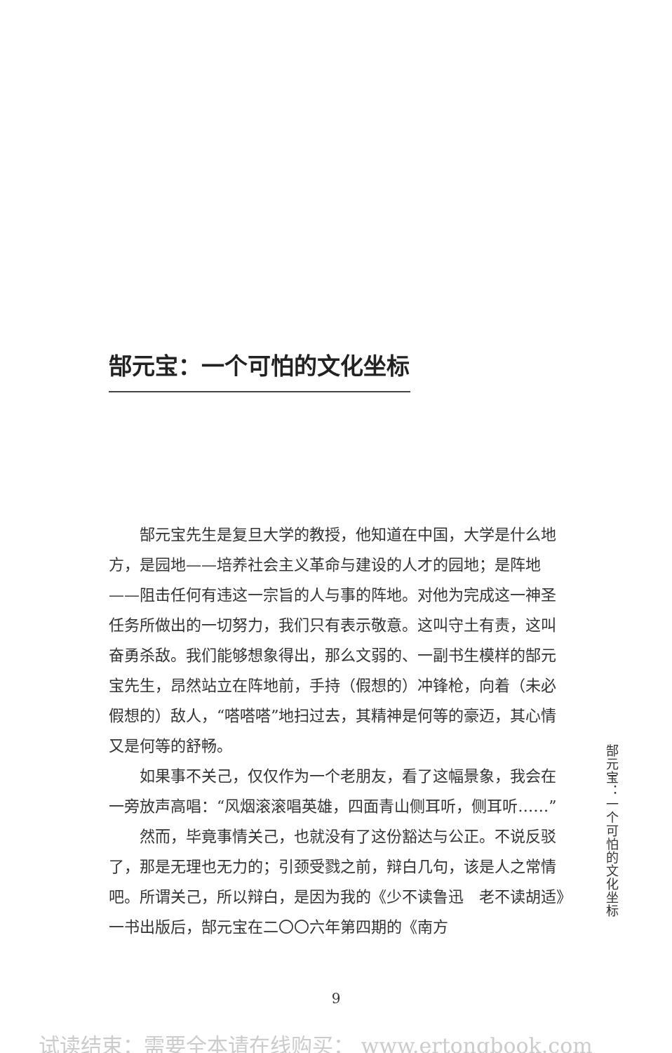郜元宝：一个可怕的文化坐标
郜元宝先生是复旦大学的教授，他知道在中国，大学是什么地方，是园地——培养社会主义革命与建设的人才的园地；是阵地——阻击任何有违这一宗旨的人与事的阵地。对他为完成这一神圣任务所做出的一切努力，我们只有表示敬意。这叫守土有责，这叫奋勇杀敌。我们能够想象得出，那么文弱的、一副书生模样的郜元宝先生，昂然站立在阵地前，手持（假想的）冲锋枪，向着（未必假想的）敌人，“嗒嗒嗒”地扫过去，其精神是何等的豪迈，其心情又是何等的舒畅。
如果事不关己，仅仅作为一个老朋友，看了这幅景象，我会在一旁放声高唱：“风烟滚滚唱英雄，四面青山侧耳听，侧耳听……”
然而，毕竟事情关己，也就没有了这份豁达与公正。不说反驳了，那是无理也无力的；引颈受戮之前，辩白几句，该是人之常情吧。所谓关己，所以辩白，是因为我的《少不读鲁迅　老不读胡适》一书出版后，郜元宝在二〇〇六年第四期的《南方
郜元宝：一个可怕的文化坐标
9
试读结束：需要全本请在线购买： www.ertongbook.com